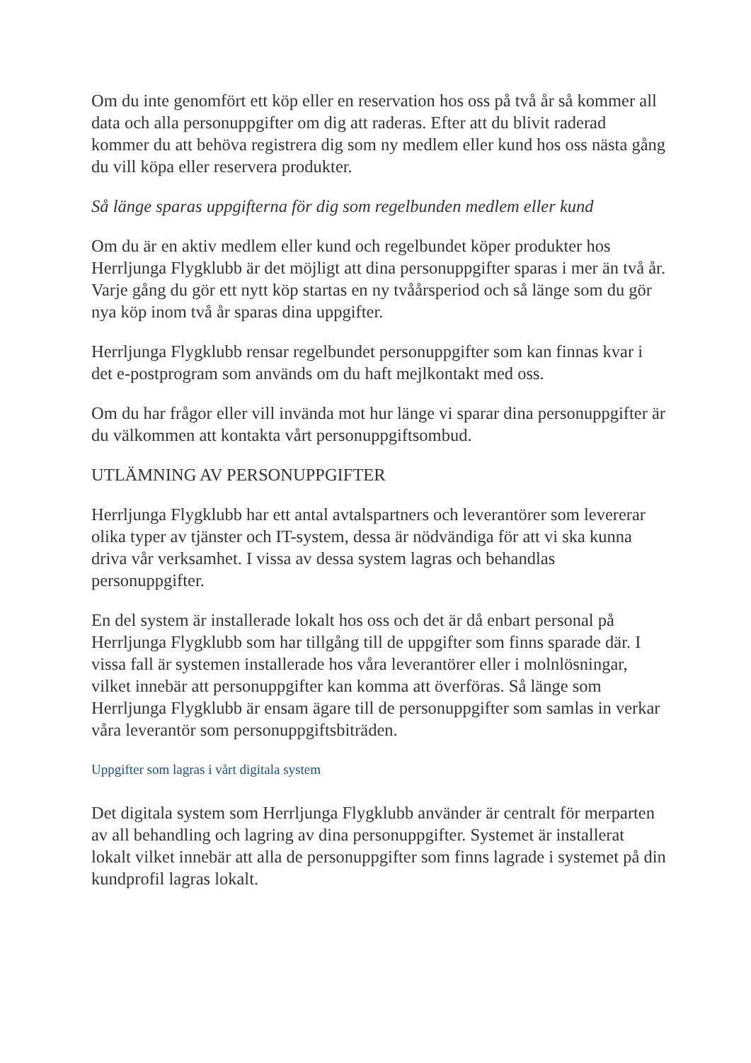Om du inte genomfört ett köp eller en reservation hos oss på två år så kommer all data och alla personuppgifter om dig att raderas. Efter att du blivit raderad kommer du att behöva registrera dig som ny medlem eller kund hos oss nästa gång du vill köpa eller reservera produkter.
Så länge sparas uppgifterna för dig som regelbunden medlem eller kund
Om du är en aktiv medlem eller kund och regelbundet köper produkter hos Herrljunga Flygklubb är det möjligt att dina personuppgifter sparas i mer än två år. Varje gång du gör ett nytt köp startas en ny tvåårsperiod och så länge som du gör nya köp inom två år sparas dina uppgifter.
Herrljunga Flygklubb rensar regelbundet personuppgifter som kan finnas kvar i det e-postprogram som används om du haft mejlkontakt med oss.
Om du har frågor eller vill invända mot hur länge vi sparar dina personuppgifter är du välkommen att kontakta vårt personuppgiftsombud.
UTLÄMNING AV PERSONUPPGIFTER
Herrljunga Flygklubb har ett antal avtalspartners och leverantörer som levererar olika typer av tjänster och IT-system, dessa är nödvändiga för att vi ska kunna driva vår verksamhet. I vissa av dessa system lagras och behandlas personuppgifter.
En del system är installerade lokalt hos oss och det är då enbart personal på Herrljunga Flygklubb som har tillgång till de uppgifter som finns sparade där. I vissa fall är systemen installerade hos våra leverantörer eller i molnlösningar, vilket innebär att personuppgifter kan komma att överföras. Så länge som Herrljunga Flygklubb är ensam ägare till de personuppgifter som samlas in verkar våra leverantör som personuppgiftsbiträden.
Uppgifter som lagras i vårt digitala system
Det digitala system som Herrljunga Flygklubb använder är centralt för merparten av all behandling och lagring av dina personuppgifter. Systemet är installerat lokalt vilket innebär att alla de personuppgifter som finns lagrade i systemet på din kundprofil lagras lokalt.